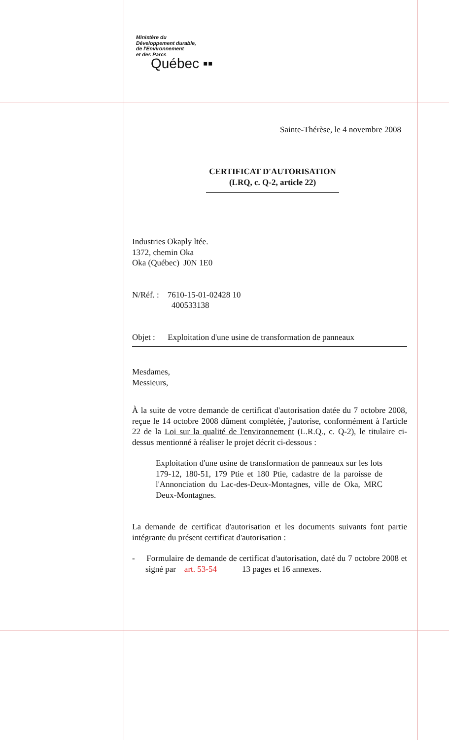Ministère du
Développement durable,
de l'Environnement
et des Parcs
Québec ▪▪
Sainte-Thérèse, le 4 novembre 2008
CERTIFICAT D'AUTORISATION
(LRQ, c. Q-2, article 22)
Industries Okaply ltée.
1372, chemin Oka
Oka (Québec) J0N 1E0
N/Réf. : 7610-15-01-02428 10
400533138
Objet : Exploitation d'une usine de transformation de panneaux
Mesdames,
Messieurs,
À la suite de votre demande de certificat d'autorisation datée du 7 octobre 2008, reçue le 14 octobre 2008 dûment complétée, j'autorise, conformément à l'article 22 de la Loi sur la qualité de l'environnement (L.R.Q., c. Q-2), le titulaire ci-dessus mentionné à réaliser le projet décrit ci-dessous :
Exploitation d'une usine de transformation de panneaux sur les lots 179-12, 180-51, 179 Ptie et 180 Ptie, cadastre de la paroisse de l'Annonciation du Lac-des-Deux-Montagnes, ville de Oka, MRC Deux-Montagnes.
La demande de certificat d'autorisation et les documents suivants font partie intégrante du présent certificat d'autorisation :
- Formulaire de demande de certificat d'autorisation, daté du 7 octobre 2008 et signé par art. 53-54 13 pages et 16 annexes.